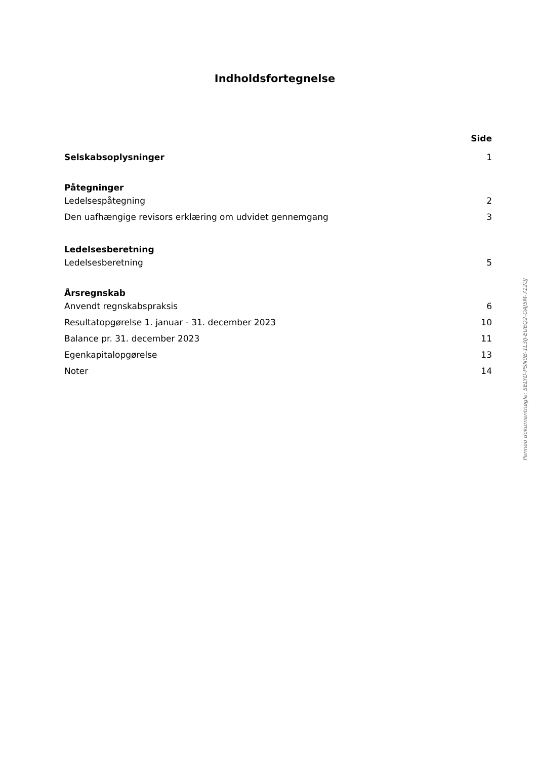Indholdsfortegnelse
Side
Selskabsoplysninger 1
Påtegninger
Ledelsespåtegning 2
Den uafhængige revisors erklæring om udvidet gennemgang 3
Ledelsesberetning
Ledelsesberetning 5
Årsregnskab
Anvendt regnskabspraksis 6
Resultatopgørelse 1. januar - 31. december 2023 10
Balance pr. 31. december 2023 11
Egenkapitalopgørelse 13
Noter 14
Penneo dokumentnøgle: SELYD-PSN0B-1L3IJ-EUEQ2-OAJ5M-712UJ